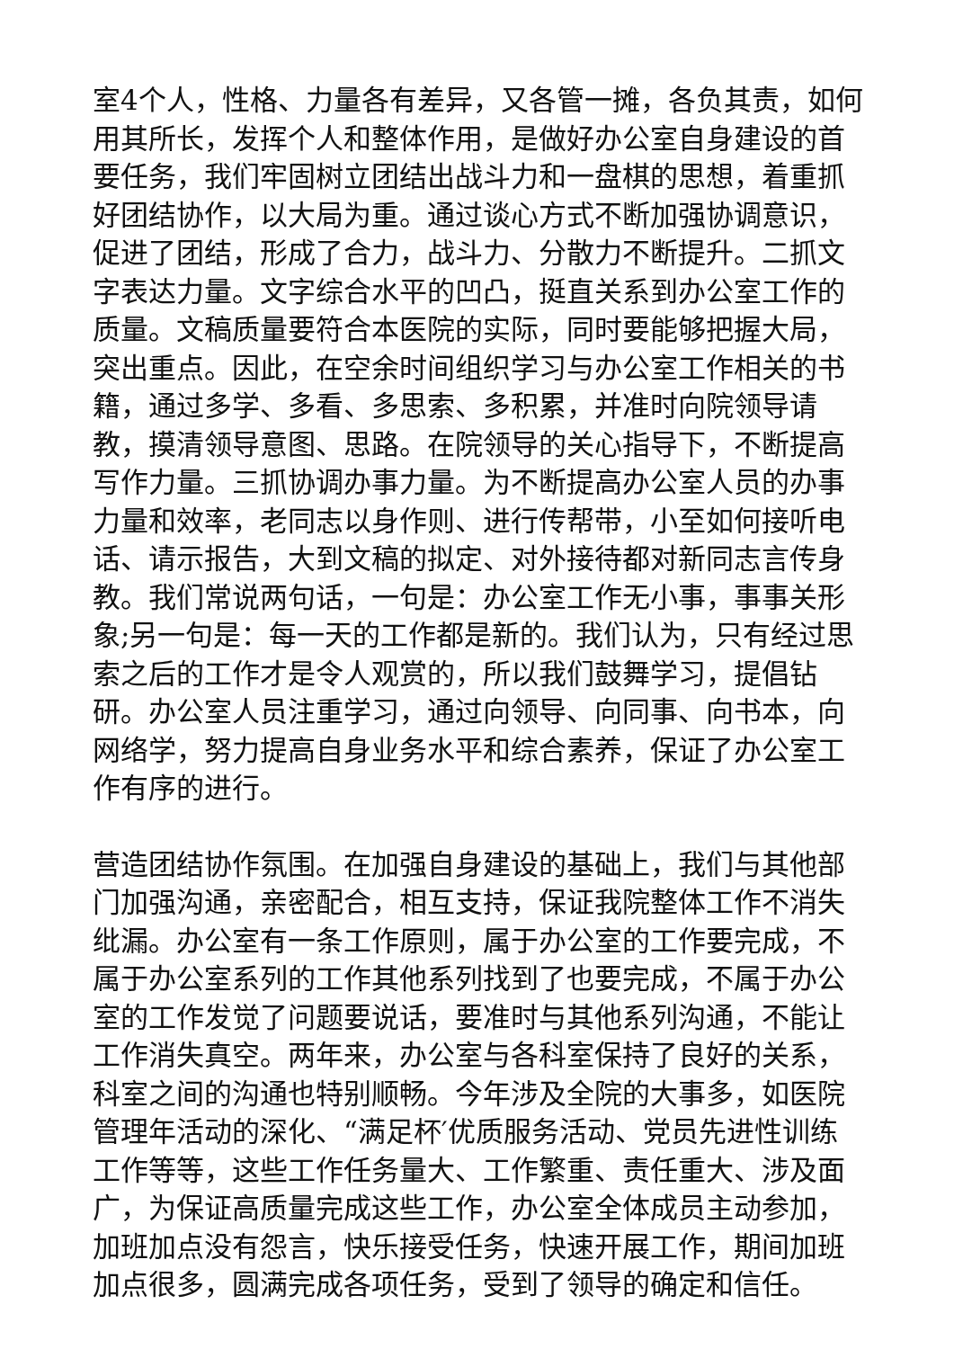室4个人，性格、力量各有差异，又各管一摊，各负其责，如何用其所长，发挥个人和整体作用，是做好办公室自身建设的首要任务，我们牢固树立团结出战斗力和一盘棋的思想，着重抓好团结协作，以大局为重。通过谈心方式不断加强协调意识，促进了团结，形成了合力，战斗力、分散力不断提升。二抓文字表达力量。文字综合水平的凹凸，挺直关系到办公室工作的质量。文稿质量要符合本医院的实际，同时要能够把握大局，突出重点。因此，在空余时间组织学习与办公室工作相关的书籍，通过多学、多看、多思索、多积累，并准时向院领导请教，摸清领导意图、思路。在院领导的关心指导下，不断提高写作力量。三抓协调办事力量。为不断提高办公室人员的办事力量和效率，老同志以身作则、进行传帮带，小至如何接听电话、请示报告，大到文稿的拟定、对外接待都对新同志言传身教。我们常说两句话，一句是：办公室工作无小事，事事关形象;另一句是：每一天的工作都是新的。我们认为，只有经过思索之后的工作才是令人观赏的，所以我们鼓舞学习，提倡钻研。办公室人员注重学习，通过向领导、向同事、向书本，向网络学，努力提高自身业务水平和综合素养，保证了办公室工作有序的进行。
营造团结协作氛围。在加强自身建设的基础上，我们与其他部门加强沟通，亲密配合，相互支持，保证我院整体工作不消失纰漏。办公室有一条工作原则，属于办公室的工作要完成，不属于办公室系列的工作其他系列找到了也要完成，不属于办公室的工作发觉了问题要说话，要准时与其他系列沟通，不能让工作消失真空。两年来，办公室与各科室保持了良好的关系，科室之间的沟通也特别顺畅。今年涉及全院的大事多，如医院管理年活动的深化、“满足杯′优质服务活动、党员先进性训练工作等等，这些工作任务量大、工作繁重、责任重大、涉及面广，为保证高质量完成这些工作，办公室全体成员主动参加，加班加点没有怨言，快乐接受任务，快速开展工作，期间加班加点很多，圆满完成各项任务，受到了领导的确定和信任。